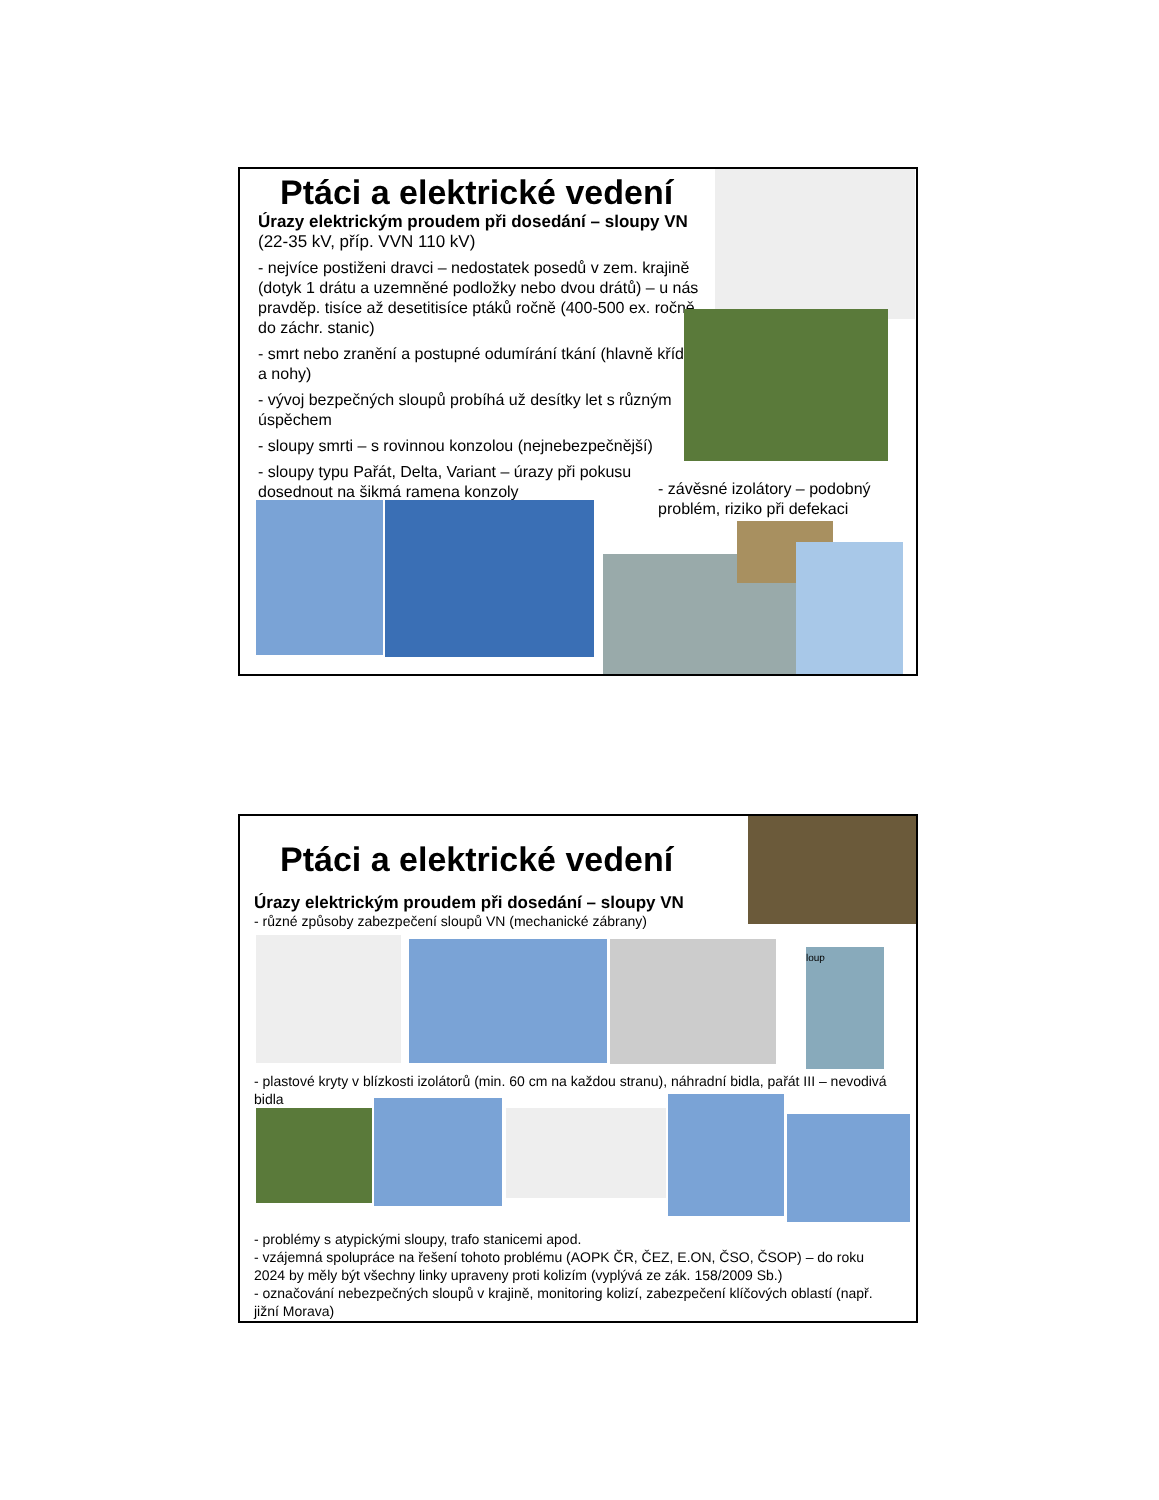Ptáci a elektrické vedení
Úrazy elektrickým proudem při dosedání – sloupy VN (22-35 kV, příp. VVN 110 kV)
- nejvíce postiženi dravci – nedostatek posedů v zem. krajině (dotyk 1 drátu a uzemněné podložky nebo dvou drátů) – u nás pravděp. tisíce až desetitisíce ptáků ročně (400-500 ex. ročně do záchr. stanic)
- smrt nebo zranění a postupné odumírání tkání (hlavně křídla a nohy)
- vývoj bezpečných sloupů probíhá už desítky let s různým úspěchem
- sloupy smrti – s rovinnou konzolou (nejnebezpečnější)
- sloupy typu Pařát, Delta, Variant – úrazy při pokusu dosednout na šikmá ramena konzoly
- závěsné izolátory – podobný problém, riziko při defekaci
Ptáci a elektrické vedení
Úrazy elektrickým proudem při dosedání – sloupy VN
- různé způsoby zabezpečení sloupů VN (mechanické zábrany)
loup
- plastové kryty v blízkosti izolátorů (min. 60 cm na každou stranu), náhradní bidla, pařát III – nevodivá bidla
- problémy s atypickými sloupy, trafo stanicemi apod.
- vzájemná spolupráce na řešení tohoto problému (AOPK ČR, ČEZ, E.ON, ČSO, ČSOP) – do roku 2024 by měly být všechny linky upraveny proti kolizím (vyplývá ze zák. 158/2009 Sb.)
- označování nebezpečných sloupů v krajině, monitoring kolizí, zabezpečení klíčových oblastí (např. jižní Morava)